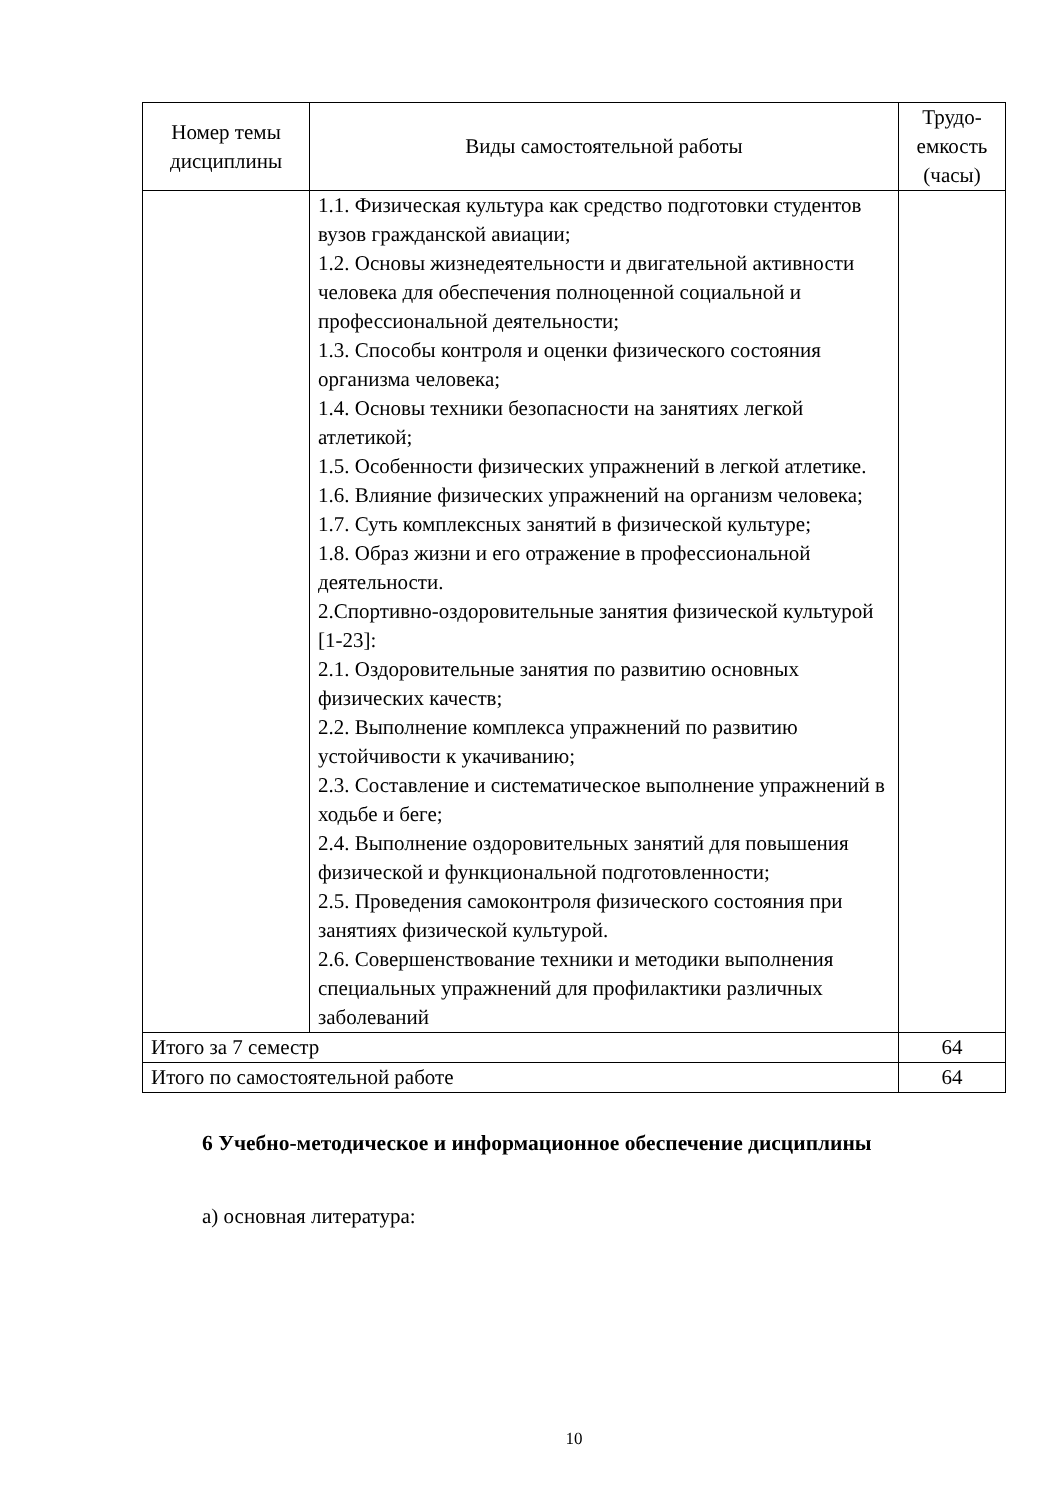| Номер темы дисциплины | Виды самостоятельной работы | Трудо-емкость (часы) |
| --- | --- | --- |
| | 1.1. Физическая культура как средство подготовки студентов вузов гражданской авиации; 1.2. Основы жизнедеятельности и двигательной активности человека для обеспечения полноценной социальной и профессиональной деятельности; 1.3. Способы контроля и оценки физического состояния организма человека; 1.4. Основы техники безопасности на занятиях легкой атлетикой; 1.5. Особенности физических упражнений в легкой атлетике. 1.6. Влияние физических упражнений на организм человека; 1.7. Суть комплексных занятий в физической культуре; 1.8. Образ жизни и его отражение в профессиональной деятельности. 2.Спортивно-оздоровительные занятия физической культурой [1-23]: 2.1. Оздоровительные занятия по развитию основных физических качеств; 2.2. Выполнение комплекса упражнений по развитию устойчивости к укачиванию; 2.3. Составление и систематическое выполнение упражнений в ходьбе и беге; 2.4. Выполнение оздоровительных занятий для повышения физической и функциональной подготовленности; 2.5. Проведения самоконтроля физического состояния при занятиях физической культурой. 2.6. Совершенствование техники и методики выполнения специальных упражнений для профилактики различных заболеваний | |
| Итого за 7 семестр | | 64 |
| Итого по самостоятельной работе | | 64 |
6 Учебно-методическое и информационное обеспечение дисциплины
а) основная литература:
10